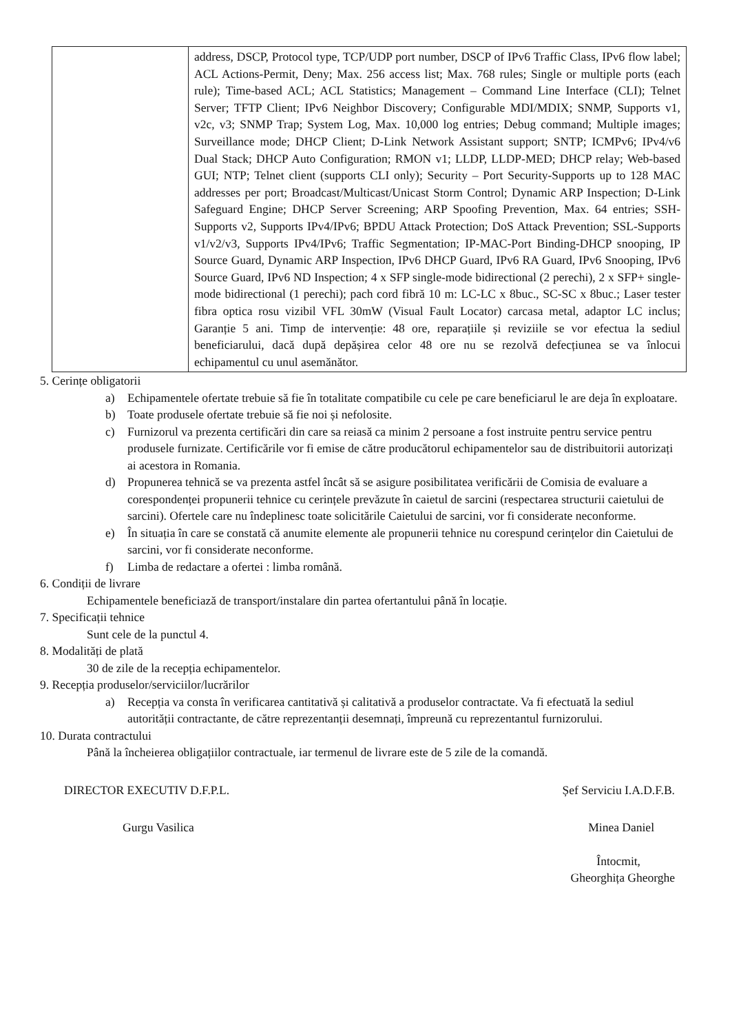| | address, DSCP, Protocol type, TCP/UDP port number, DSCP of IPv6 Traffic Class, IPv6 flow label; ACL Actions-Permit, Deny; Max. 256 access list; Max. 768 rules; Single or multiple ports (each rule); Time-based ACL; ACL Statistics; Management – Command Line Interface (CLI); Telnet Server; TFTP Client; IPv6 Neighbor Discovery; Configurable MDI/MDIX; SNMP, Supports v1, v2c, v3; SNMP Trap; System Log, Max. 10,000 log entries; Debug command; Multiple images; Surveillance mode; DHCP Client; D-Link Network Assistant support; SNTP; ICMPv6; IPv4/v6 Dual Stack; DHCP Auto Configuration; RMON v1; LLDP, LLDP-MED; DHCP relay; Web-based GUI; NTP; Telnet client (supports CLI only); Security – Port Security-Supports up to 128 MAC addresses per port; Broadcast/Multicast/Unicast Storm Control; Dynamic ARP Inspection; D-Link Safeguard Engine; DHCP Server Screening; ARP Spoofing Prevention, Max. 64 entries; SSH- Supports v2, Supports IPv4/IPv6; BPDU Attack Protection; DoS Attack Prevention; SSL-Supports v1/v2/v3, Supports IPv4/IPv6; Traffic Segmentation; IP-MAC-Port Binding-DHCP snooping, IP Source Guard, Dynamic ARP Inspection, IPv6 DHCP Guard, IPv6 RA Guard, IPv6 Snooping, IPv6 Source Guard, IPv6 ND Inspection; 4 x SFP single-mode bidirectional (2 perechi), 2 x SFP+ single-mode bidirectional (1 perechi); pach cord fibră 10 m: LC-LC x 8buc., SC-SC x 8buc.; Laser tester fibra optica rosu vizibil VFL 30mW (Visual Fault Locator) carcasa metal, adaptor LC inclus; Garanție 5 ani. Timp de intervenție: 48 ore, reparațiile și reviziile se vor efectua la sediul beneficiarului, dacă după depășirea celor 48 ore nu se rezolvă defecțiunea se va înlocui echipamentul cu unul asemănător. |
5. Cerințe obligatorii
a) Echipamentele ofertate trebuie să fie în totalitate compatibile cu cele pe care beneficiarul le are deja în exploatare.
b) Toate produsele ofertate trebuie să fie noi și nefolosite.
c) Furnizorul va prezenta certificări din care sa reiasă ca minim 2 persoane a fost instruite pentru service pentru produsele furnizate. Certificările vor fi emise de către producătorul echipamentelor sau de distribuitorii autorizați ai acestora in Romania.
d) Propunerea tehnică se va prezenta astfel încât să se asigure posibilitatea verificării de Comisia de evaluare a corespondenței propunerii tehnice cu cerințele prevăzute în caietul de sarcini (respectarea structurii caietului de sarcini). Ofertele care nu îndeplinesc toate solicitările Caietului de sarcini, vor fi considerate neconforme.
e) În situația în care se constată că anumite elemente ale propunerii tehnice nu corespund cerințelor din Caietului de sarcini, vor fi considerate neconforme.
f) Limba de redactare a ofertei : limba română.
6. Condiții de livrare
Echipamentele beneficiază de transport/instalare din partea ofertantului până în locație.
7. Specificații tehnice
Sunt cele de la punctul 4.
8. Modalități de plată
30 de zile de la recepția echipamentelor.
9. Recepția produselor/serviciilor/lucrărilor
a) Recepția va consta în verificarea cantitativă și calitativă a produselor contractate. Va fi efectuată la sediul autorității contractante, de către reprezentanții desemnați, împreună cu reprezentantul furnizorului.
10. Durata contractului
Până la încheierea obligațiilor contractuale, iar termenul de livrare este de 5 zile de la comandă.
DIRECTOR EXECUTIV D.F.P.L.
Gurgu Vasilica
Șef Serviciu I.A.D.F.B.
Minea Daniel
Întocmit,
Gheorghița Gheorghe